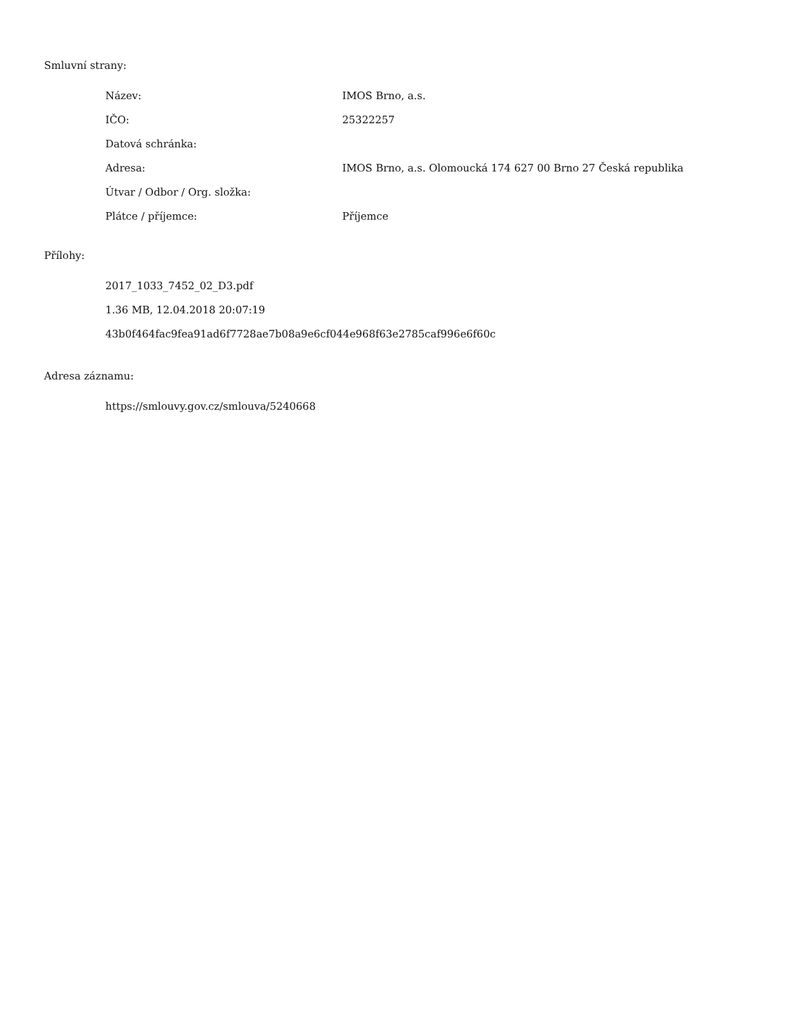Smluvní strany:
| Název: | IMOS Brno, a.s. |
| IČO: | 25322257 |
| Datová schránka: | |
| Adresa: | IMOS Brno, a.s. Olomoucká 174 627 00 Brno 27 Česká republika |
| Útvar / Odbor / Org. složka: | |
| Plátce / příjemce: | Příjemce |
Přílohy:
2017_1033_7452_02_D3.pdf
1.36 MB, 12.04.2018 20:07:19
43b0f464fac9fea91ad6f7728ae7b08a9e6cf044e968f63e2785caf996e6f60c
Adresa záznamu:
https://smlouvy.gov.cz/smlouva/5240668